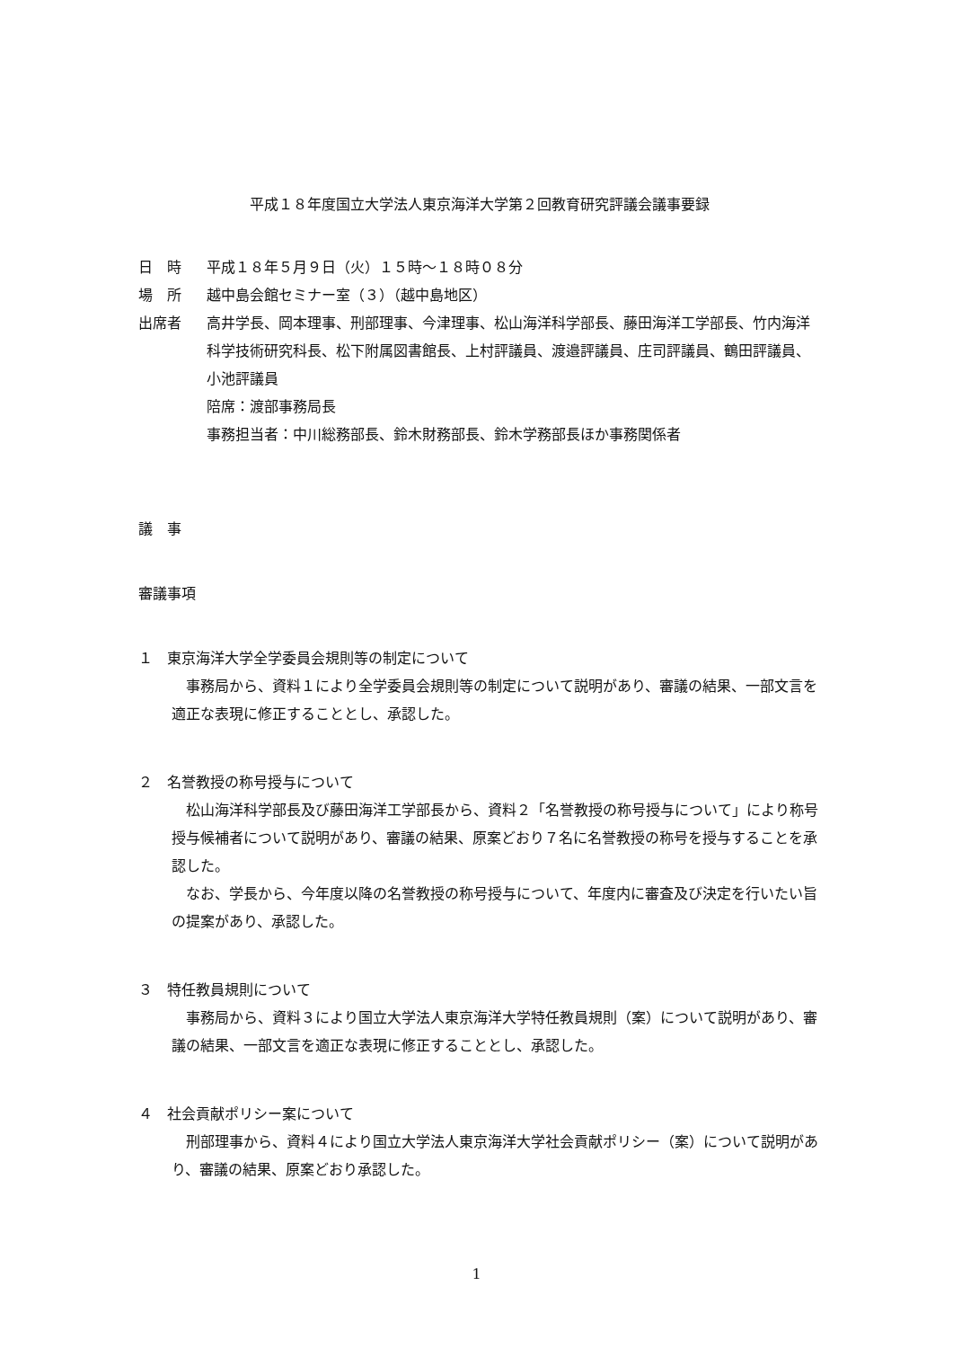平成１８年度国立大学法人東京海洋大学第２回教育研究評議会議事要録
日　時 平成１８年５月９日（火）１５時～１８時０８分
場　所 越中島会館セミナー室（３）（越中島地区）
出席者 高井学長、岡本理事、刑部理事、今津理事、松山海洋科学部長、藤田海洋工学部長、竹内海洋科学技術研究科長、松下附属図書館長、上村評議員、渡邉評議員、庄司評議員、鶴田評議員、小池評議員
陪席：渡部事務局長
事務担当者：中川総務部長、鈴木財務部長、鈴木学務部長ほか事務関係者
議　事
審議事項
１　東京海洋大学全学委員会規則等の制定について
　事務局から、資料１により全学委員会規則等の制定について説明があり、審議の結果、一部文言を適正な表現に修正することとし、承認した。
２　名誉教授の称号授与について
　松山海洋科学部長及び藤田海洋工学部長から、資料２「名誉教授の称号授与について」により称号授与候補者について説明があり、審議の結果、原案どおり７名に名誉教授の称号を授与することを承認した。
　なお、学長から、今年度以降の名誉教授の称号授与について、年度内に審査及び決定を行いたい旨の提案があり、承認した。
３　特任教員規則について
　事務局から、資料３により国立大学法人東京海洋大学特任教員規則（案）について説明があり、審議の結果、一部文言を適正な表現に修正することとし、承認した。
４　社会貢献ポリシー案について
　刑部理事から、資料４により国立大学法人東京海洋大学社会貢献ポリシー（案）について説明があり、審議の結果、原案どおり承認した。
1